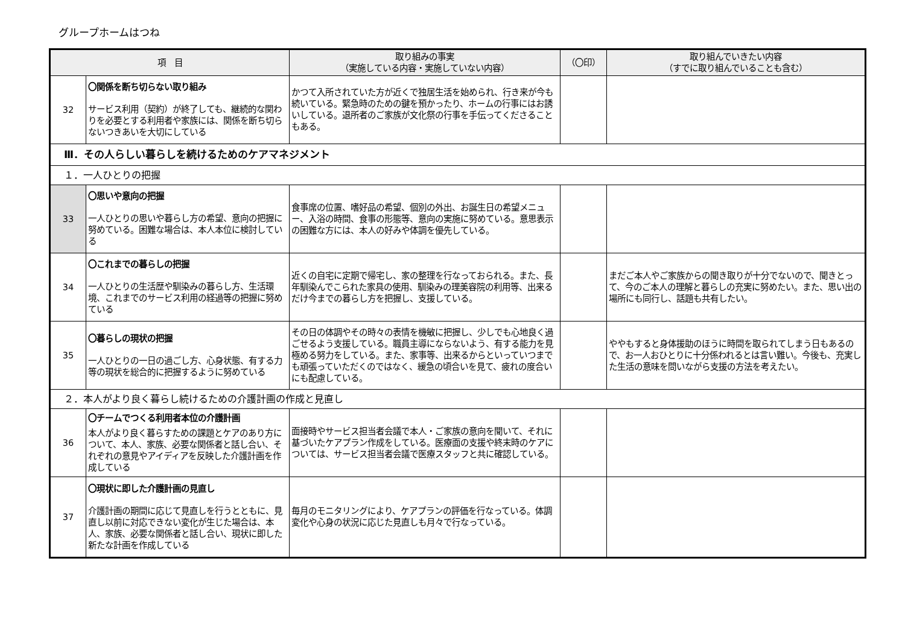グループホームはつね
| 項 目 | | 取り組みの事実 （実施している内容・実施していない内容） | （〇印） | 取り組んでいきたい内容 （すでに取り組んでいることも含む） |
| --- | --- | --- | --- | --- |
| 32 | 〇関係を断ち切らない取り組み サービス利用（契約）が終了しても、継続的な関わりを必要とする利用者や家族には、関係を断ち切らないつきあいを大切にしている | かつて入所されていた方が近くで独居生活を始められ、行き来が今も続いている。緊急時のための鍵を預かったり、ホームの行事にはお誘いしている。退所者のご家族が文化祭の行事を手伝ってくださることもある。 | | |
| Ⅲ．その人らしい暮らしを続けるためのケアマネジメント | | | | |
| １．一人ひとりの把握 | | | | |
| 33 | 〇思いや意向の把握 一人ひとりの思いや暮らし方の希望、意向の把握に努めている。困難な場合は、本人本位に検討している | 食事席の位置、嗜好品の希望、個別の外出、お誕生日の希望メニュー、入浴の時間、食事の形態等、意向の実施に努めている。意思表示の困難な方には、本人の好みや体調を優先している。 | | |
| 34 | 〇これまでの暮らしの把握 一人ひとりの生活歴や馴染みの暮らし方、生活環境、これまでのサービス利用の経過等の把握に努めている | 近くの自宅に定期で帰宅し、家の整理を行なっておられる。また、長年馴染んでこられた家具の使用、馴染みの理美容院の利用等、出来るだけ今までの暮らし方を把握し、支援している。 | | まだご本人やご家族からの聞き取りが十分でないので、聞きとって、今のご本人の理解と暮らしの充実に努めたい。また、思い出の場所にも同行し、話題も共有したい。 |
| 35 | 〇暮らしの現状の把握 一人ひとりの一日の過ごし方、心身状態、有する力等の現状を総合的に把握するように努めている | その日の体調やその時々の表情を機敏に把握し、少しでも心地良く過ごせるよう支援している。職員主導にならないよう、有する能力を見極める努力をしている。また、家事等、出来るからといっていつまでも頑張っていただくのではなく、緩急の頃合いを見て、疲れの度合いにも配慮している。 | | ややもすると身体援助のほうに時間を取られてしまう日もあるので、お一人おひとりに十分係われるとは言い難い。今後も、充実した生活の意味を問いながら支援の方法を考えたい。 |
| ２．本人がより良く暮らし続けるための介護計画の作成と見直し | | | | |
| 36 | 〇チームでつくる利用者本位の介護計画 本人がより良く暮らすための課題とケアのあり方について、本人、家族、必要な関係者と話し合い、それぞれの意見やアイディアを反映した介護計画を作成している | 面接時やサービス担当者会議で本人・ご家族の意向を聞いて、それに基づいたケアプラン作成をしている。医療面の支援や終末時のケアについては、サービス担当者会議で医療スタッフと共に確認している。 | | |
| 37 | 〇現状に即した介護計画の見直し 介護計画の期間に応じて見直しを行うとともに、見直し以前に対応できない変化が生じた場合は、本人、家族、必要な関係者と話し合い、現状に即した新たな計画を作成している | 毎月のモニタリングにより、ケアプランの評価を行なっている。体調変化や心身の状況に応じた見直しも月々で行なっている。 | | |